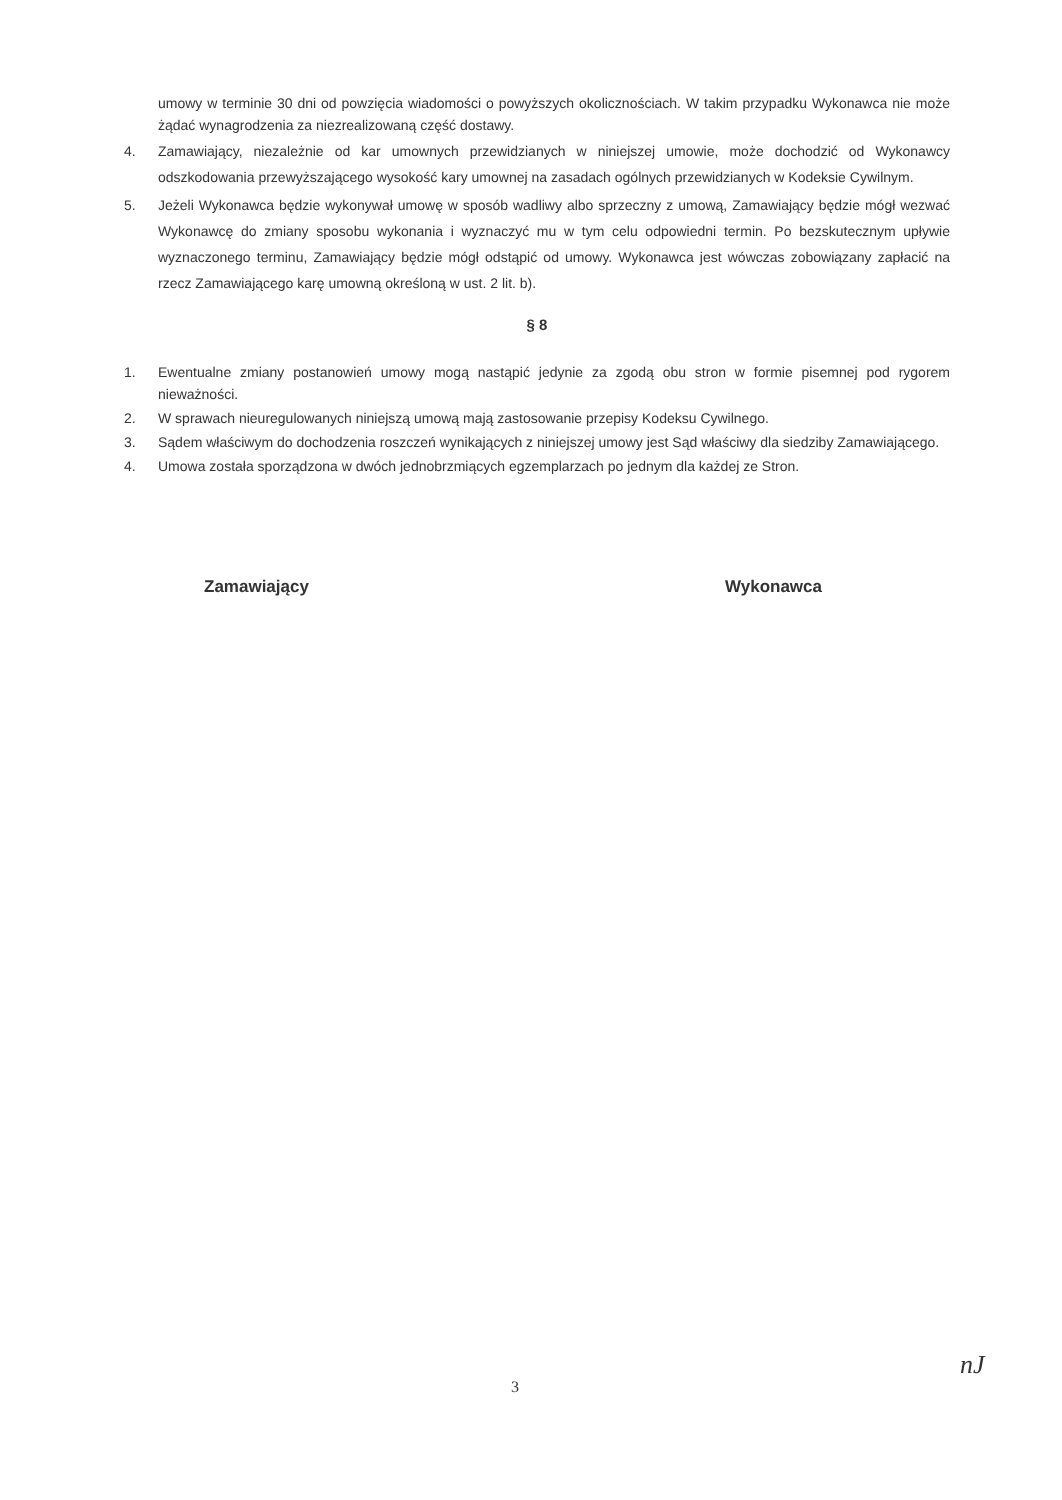umowy w terminie 30 dni od powzięcia wiadomości o powyższych okolicznościach. W takim przypadku Wykonawca nie może żądać wynagrodzenia za niezrealizowaną część dostawy.
4. Zamawiający, niezależnie od kar umownych przewidzianych w niniejszej umowie, może dochodzić od Wykonawcy odszkodowania przewyższającego wysokość kary umownej na zasadach ogólnych przewidzianych w Kodeksie Cywilnym.
5. Jeżeli Wykonawca będzie wykonywał umowę w sposób wadliwy albo sprzeczny z umową, Zamawiający będzie mógł wezwać Wykonawcę do zmiany sposobu wykonania i wyznaczyć mu w tym celu odpowiedni termin. Po bezskutecznym upływie wyznaczonego terminu, Zamawiający będzie mógł odstąpić od umowy. Wykonawca jest wówczas zobowiązany zapłacić na rzecz Zamawiającego karę umowną określoną w ust. 2 lit. b).
§ 8
1. Ewentualne zmiany postanowień umowy mogą nastąpić jedynie za zgodą obu stron w formie pisemnej pod rygorem nieważności.
2. W sprawach nieuregulowanych niniejszą umową mają zastosowanie przepisy Kodeksu Cywilnego.
3. Sądem właściwym do dochodzenia roszczeń wynikających z niniejszej umowy jest Sąd właściwy dla siedziby Zamawiającego.
4. Umowa została sporządzona w dwóch jednobrzmiących egzemplarzach po jednym dla każdej ze Stron.
Zamawiający Wykonawca
3
nJ